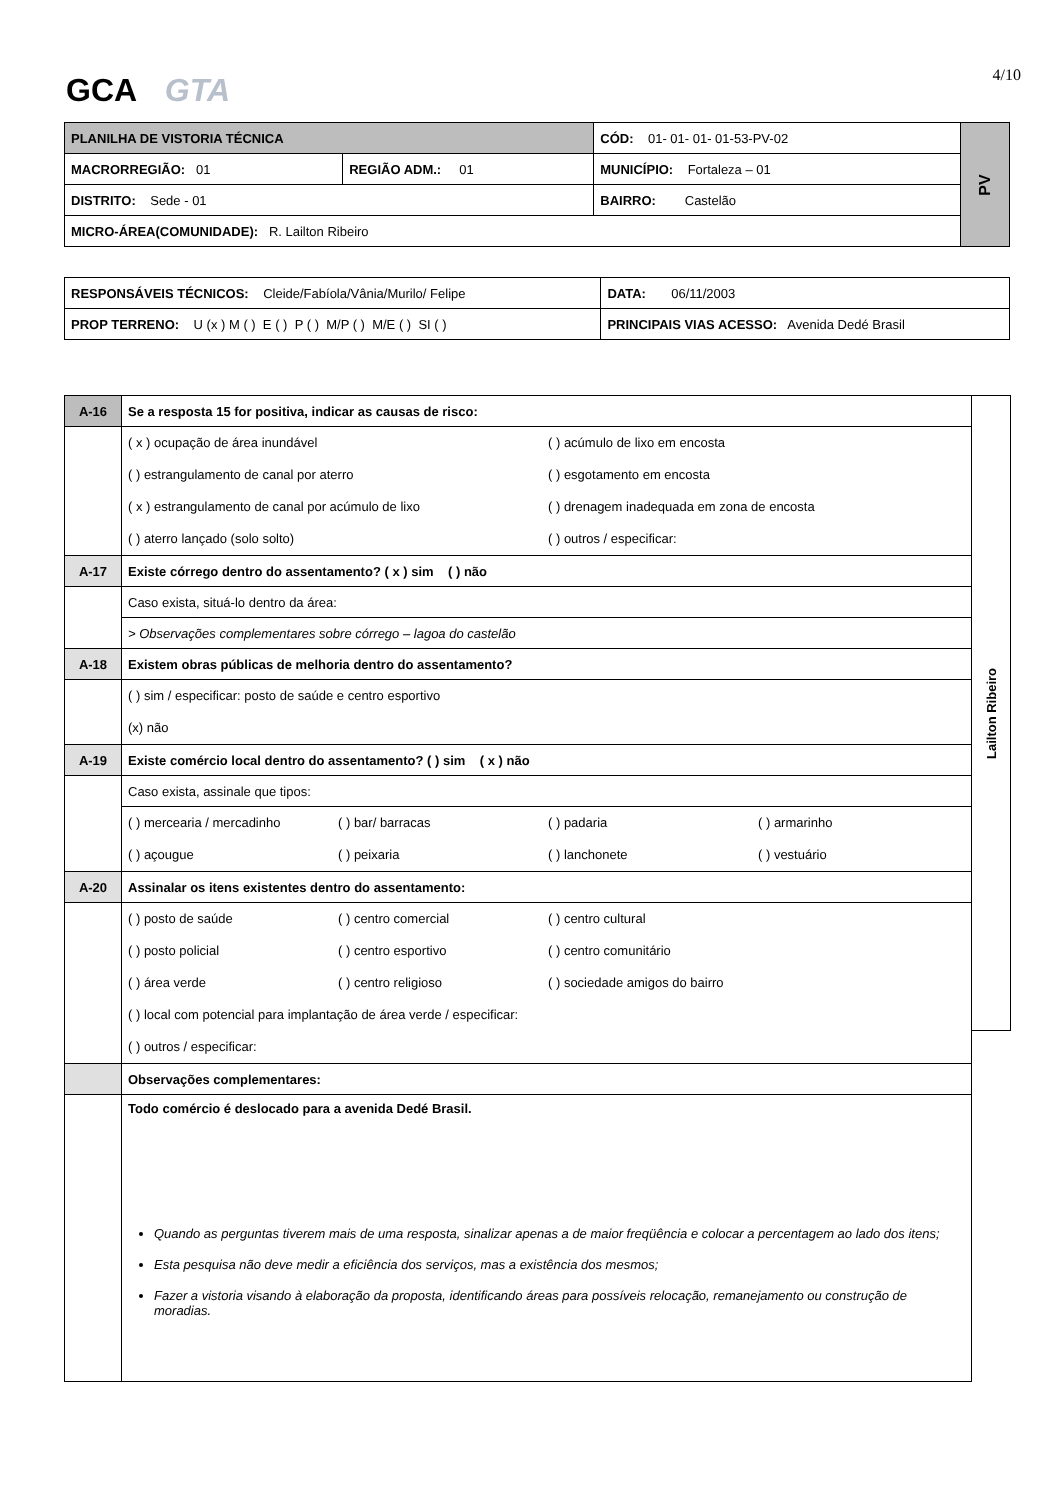GCA GTA 4/10
| PLANILHA DE VISTORIA TÉCNICA | | CÓD: 01- 01- 01- 01-53-PV-02 | PV |
| MACRORREGIÃO: 01 | REGIÃO ADM.: 01 | MUNICÍPIO: Fortaleza – 01 | |
| DISTRITO: Sede - 01 | | BAIRRO: Castelão | |
| MICRO-ÁREA(COMUNIDADE): R. Lailton Ribeiro | | | |
| RESPONSÁVEIS TÉCNICOS: Cleide/Fabíola/Vânia/Murilo/ Felipe | | DATA: 06/11/2003 |
| PROP TERRENO: U (x ) M ( ) E ( ) P ( ) M/P ( ) M/E ( ) SI ( ) | PRINCIPAIS VIAS ACESSO: Avenida Dedé Brasil | |
| A-16 | Se a resposta 15 for positiva, indicar as causas de risco: |
| | ( x ) ocupação de área inundável ( ) acúmulo de lixo em encosta ( ) estrangulamento de canal por aterro ( ) esgotamento em encosta ( x ) estrangulamento de canal por acúmulo de lixo ( ) drenagem inadequada em zona de encosta ( ) aterro lançado (solo solto) ( ) outros / especificar: |
| A-17 | Existe córrego dentro do assentamento? ( x ) sim ( ) não |
| | Caso exista, situá-lo dentro da área: |
| | > Observações complementares sobre córrego – lagoa do castelão |
| A-18 | Existem obras públicas de melhoria dentro do assentamento? |
| | ( ) sim / especificar: posto de saúde e centro esportivo (x) não |
| A-19 | Existe comércio local dentro do assentamento? ( ) sim ( x ) não |
| | Caso exista, assinale que tipos: |
| | ( ) mercearia / mercadinho ( ) bar/ barracas ( ) padaria ( ) armarinho ( ) açougue ( ) peixaria ( ) lanchonete ( ) vestuário |
| A-20 | Assinalar os itens existentes dentro do assentamento: |
| | ( ) posto de saúde ( ) centro comercial ( ) centro cultural ( ) posto policial ( ) centro esportivo ( ) centro comunitário ( ) área verde ( ) centro religioso ( ) sociedade amigos do bairro ( ) local com potencial para implantação de área verde / especificar: ( ) outros / especificar: |
| | Observações complementares: |
| | Todo comércio é deslocado para a avenida Dedé Brasil. Quando as perguntas tiverem mais de uma resposta, sinalizar apenas a de maior freqüência e colocar a percentagem ao lado dos itens; Esta pesquisa não deve medir a eficiência dos serviços, mas a existência dos mesmos; Fazer a vistoria visando à elaboração da proposta, identificando áreas para possíveis relocação, remanejamento ou construção de moradias. |
Lailton Ribeiro